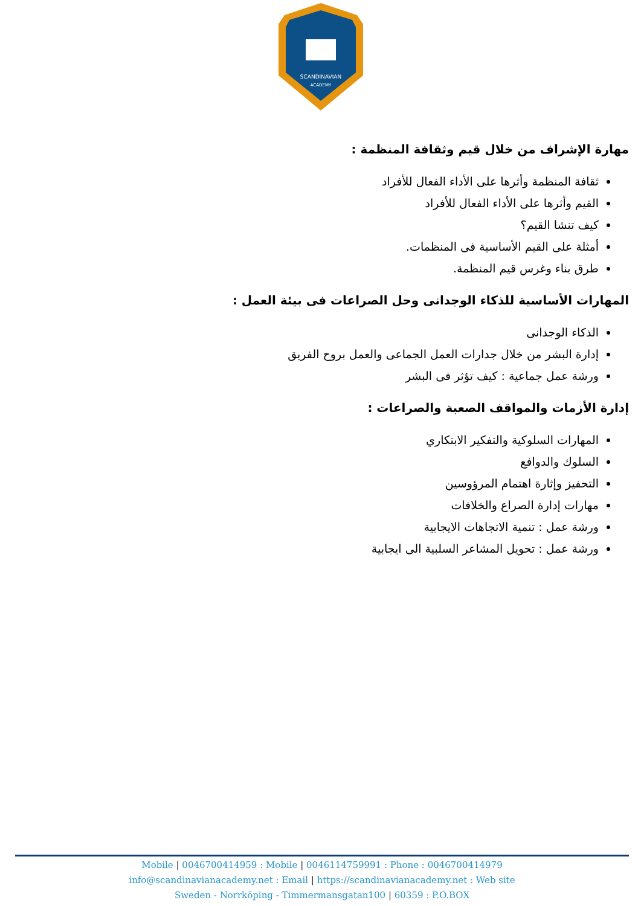SCANDINAVIAN
ACADEMY
مهارة الإشراف من خلال قيم وثقافة المنظمة :
ثقافة المنظمة وأثرها على الأداء الفعال للأفراد
القيم وأثرها على الأداء الفعال للأفراد
كيف تنشا القيم؟
أمثلة على القيم الأساسية فى المنظمات.
طرق بناء وغرس قيم المنظمة.
المهارات الأساسية للذكاء الوجدانى وحل الصراعات فى بيئة العمل :
الذكاء الوجدانى
إدارة البشر من خلال جدارات العمل الجماعى والعمل بروح الفريق
ورشة عمل جماعية : كيف تؤثر فى البشر
إدارة الأزمات والمواقف الصعبة والصراعات :
المهارات السلوكية والتفكير الابتكاري
السلوك والدوافع
التحفيز وإثارة اهتمام المرؤوسين
مهارات إدارة الصراع والخلافات
ورشة عمل : تنمية الاتجاهات الايجابية
ورشة عمل : تحويل المشاعر السلبية الى ايجابية
Mobile | 0046700414959 : Mobile | 0046114759991 : Phone : 0046700414979
info@scandinavianacademy.net : Email | https://scandinavianacademy.net : Web site
Sweden - Norrköping - Timmermansgatan100 | 60359 : P.O.BOX